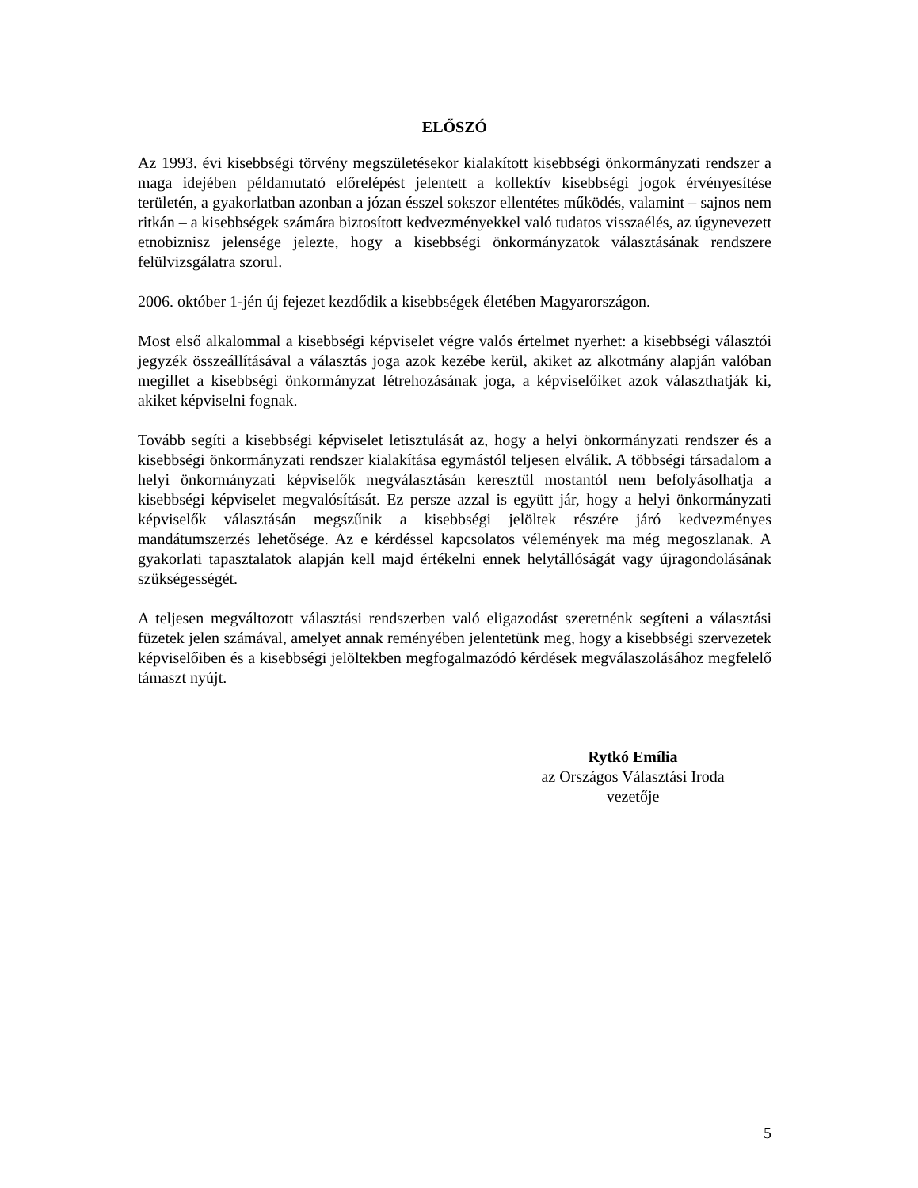ELŐSZÓ
Az 1993. évi kisebbségi törvény megszületésekor kialakított kisebbségi önkormányzati rendszer a maga idejében példamutató előrelépést jelentett a kollektív kisebbségi jogok érvényesítése területén, a gyakorlatban azonban a józan ésszel sokszor ellentétes működés, valamint – sajnos nem ritkán – a kisebbségek számára biztosított kedvezményekkel való tudatos visszaélés, az úgynevezett etnobiznisz jelensége jelezte, hogy a kisebbségi önkormányzatok választásának rendszere felülvizsgálatra szorul.
2006. október 1-jén új fejezet kezdődik a kisebbségek életében Magyarországon.
Most első alkalommal a kisebbségi képviselet végre valós értelmet nyerhet: a kisebbségi választói jegyzék összeállításával a választás joga azok kezébe kerül, akiket az alkotmány alapján valóban megillet a kisebbségi önkormányzat létrehozásának joga, a képviselőiket azok választhatják ki, akiket képviselni fognak.
Tovább segíti a kisebbségi képviselet letisztulását az, hogy a helyi önkormányzati rendszer és a kisebbségi önkormányzati rendszer kialakítása egymástól teljesen elválik. A többségi társadalom a helyi önkormányzati képviselők megválasztásán keresztül mostantól nem befolyásolhatja a kisebbségi képviselet megvalósítását. Ez persze azzal is együtt jár, hogy a helyi önkormányzati képviselők választásán megszűnik a kisebbségi jelöltek részére járó kedvezményes mandátumszerzés lehetősége. Az e kérdéssel kapcsolatos vélemények ma még megoszlanak. A gyakorlati tapasztalatok alapján kell majd értékelni ennek helytállóságát vagy újragondolásának szükségességét.
A teljesen megváltozott választási rendszerben való eligazodást szeretnénk segíteni a választási füzetek jelen számával, amelyet annak reményében jelentetünk meg, hogy a kisebbségi szervezetek képviselőiben és a kisebbségi jelöltekben megfogalmazódó kérdések megválaszolásához megfelelő támaszt nyújt.
Rytkó Emília
az Országos Választási Iroda
vezetője
5